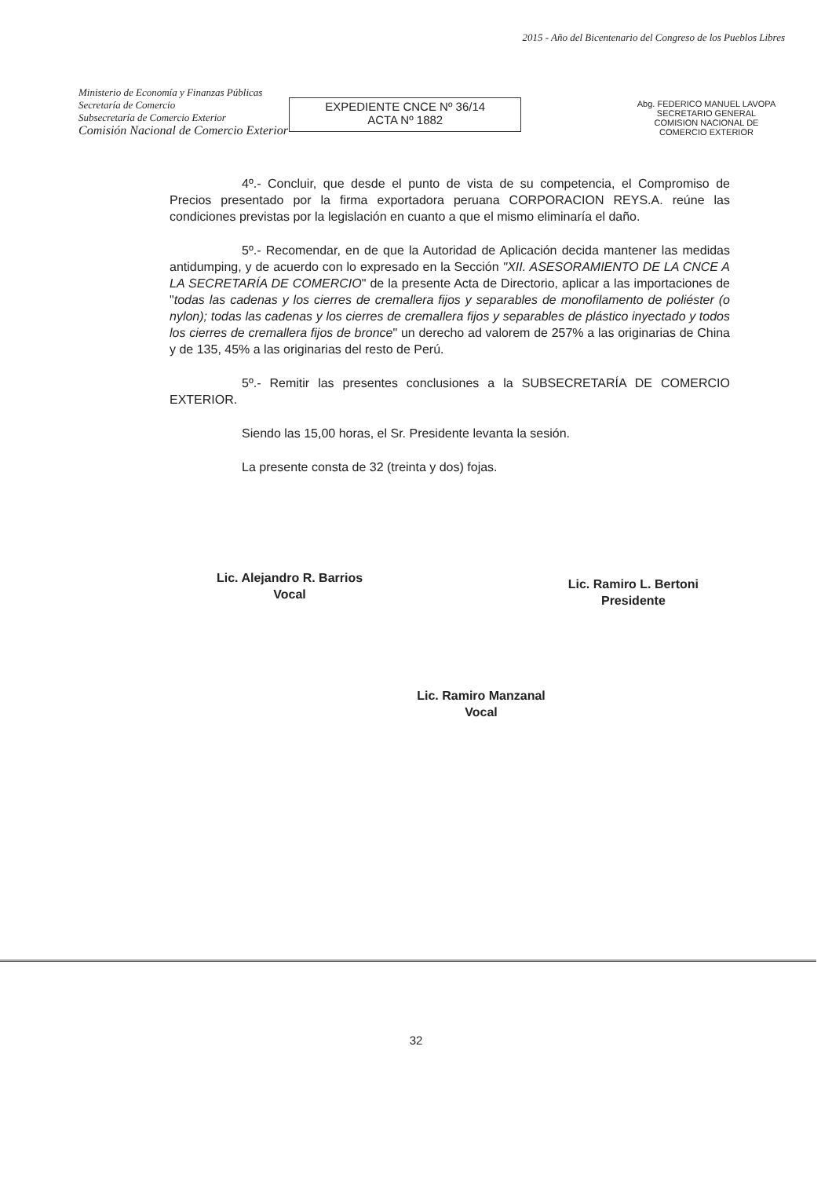Ministerio de Economía y Finanzas Públicas
Secretaría de Comercio
Subsecretaría de Comercio Exterior
Comisión Nacional de Comercio Exterior
EXPEDIENTE CNCE Nº 36/14
ACTA Nº 1882
2015 - Año del Bicentenario del Congreso de los Pueblos Libres
Abg. FEDERICO MANUEL LAVOPA
SECRETARIO GENERAL
COMISION NACIONAL DE
COMERCIO EXTERIOR
4º.- Concluir, que desde el punto de vista de su competencia, el Compromiso de Precios presentado por la firma exportadora peruana CORPORACION REYS.A. reúne las condiciones previstas por la legislación en cuanto a que el mismo eliminaría el daño.
5º.- Recomendar, en de que la Autoridad de Aplicación decida mantener las medidas antidumping, y de acuerdo con lo expresado en la Sección "XII. ASESORAMIENTO DE LA CNCE A LA SECRETARÍA DE COMERCIO" de la presente Acta de Directorio, aplicar a las importaciones de "todas las cadenas y los cierres de cremallera fijos y separables de monofilamento de poliéster (o nylon); todas las cadenas y los cierres de cremallera fijos y separables de plástico inyectado y todos los cierres de cremallera fijos de bronce" un derecho ad valorem de 257% a las originarias de China y de 135, 45% a las originarias del resto de Perú.
5º.- Remitir las presentes conclusiones a la SUBSECRETARÍA DE COMERCIO EXTERIOR.
Siendo las 15,00 horas, el Sr. Presidente levanta la sesión.
La presente consta de 32 (treinta y dos) fojas.
Lic. Alejandro R. Barrios
Vocal
Lic. Ramiro L. Bertoni
Presidente
Lic. Ramiro Manzanal
Vocal
32